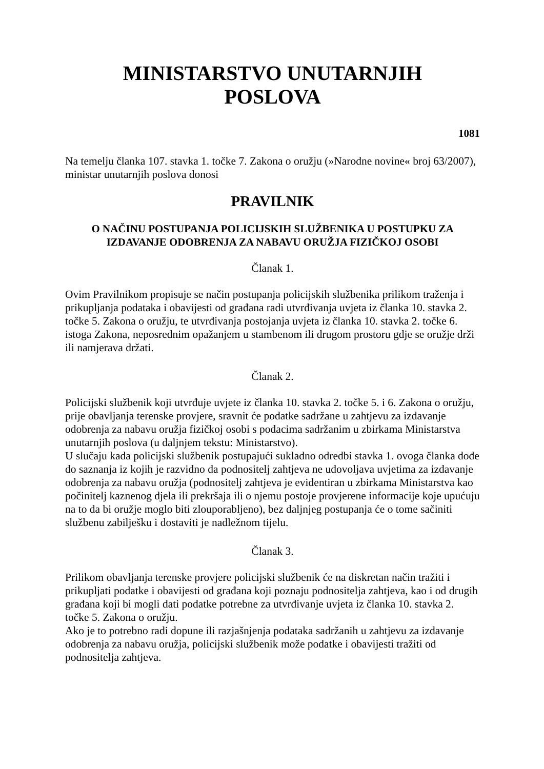MINISTARSTVO UNUTARNJIH
POSLOVA
1081
Na temelju članka 107. stavka 1. točke 7. Zakona o oružju (»Narodne novine« broj 63/2007), ministar unutarnjih poslova donosi
PRAVILNIK
O NAČINU POSTUPANJA POLICIJSKIH SLUŽBENIKA U POSTUPKU ZA IZDAVANJE ODOBRENJA ZA NABAVU ORUŽJA FIZIČKOJ OSOBI
Članak 1.
Ovim Pravilnikom propisuje se način postupanja policijskih službenika prilikom traženja i prikupljanja podataka i obavijesti od građana radi utvrđivanja uvjeta iz članka 10. stavka 2. točke 5. Zakona o oružju, te utvrđivanja postojanja uvjeta iz članka 10. stavka 2. točke 6. istoga Zakona, neposrednim opažanjem u stambenom ili drugom prostoru gdje se oružje drži ili namjerava držati.
Članak 2.
Policijski službenik koji utvrđuje uvjete iz članka 10. stavka 2. točke 5. i 6. Zakona o oružju, prije obavljanja terenske provjere, sravnit će podatke sadržane u zahtjevu za izdavanje odobrenja za nabavu oružja fizičkoj osobi s podacima sadržanim u zbirkama Ministarstva unutarnjih poslova (u daljnjem tekstu: Ministarstvo).
U slučaju kada policijski službenik postupajući sukladno odredbi stavka 1. ovoga članka dođe do saznanja iz kojih je razvidno da podnositelj zahtjeva ne udovoljava uvjetima za izdavanje odobrenja za nabavu oružja (podnositelj zahtjeva je evidentiran u zbirkama Ministarstva kao počinitelj kaznenog djela ili prekršaja ili o njemu postoje provjerene informacije koje upućuju na to da bi oružje moglo biti zlouporabljeno), bez daljnjeg postupanja će o tome sačiniti službenu zabilješku i dostaviti je nadležnom tijelu.
Članak 3.
Prilikom obavljanja terenske provjere policijski službenik će na diskretan način tražiti i prikupljati podatke i obavijesti od građana koji poznaju podnositelja zahtjeva, kao i od drugih građana koji bi mogli dati podatke potrebne za utvrđivanje uvjeta iz članka 10. stavka 2. točke 5. Zakona o oružju.
Ako je to potrebno radi dopune ili razjašnjenja podataka sadržanih u zahtjevu za izdavanje odobrenja za nabavu oružja, policijski službenik može podatke i obavijesti tražiti od podnositelja zahtjeva.